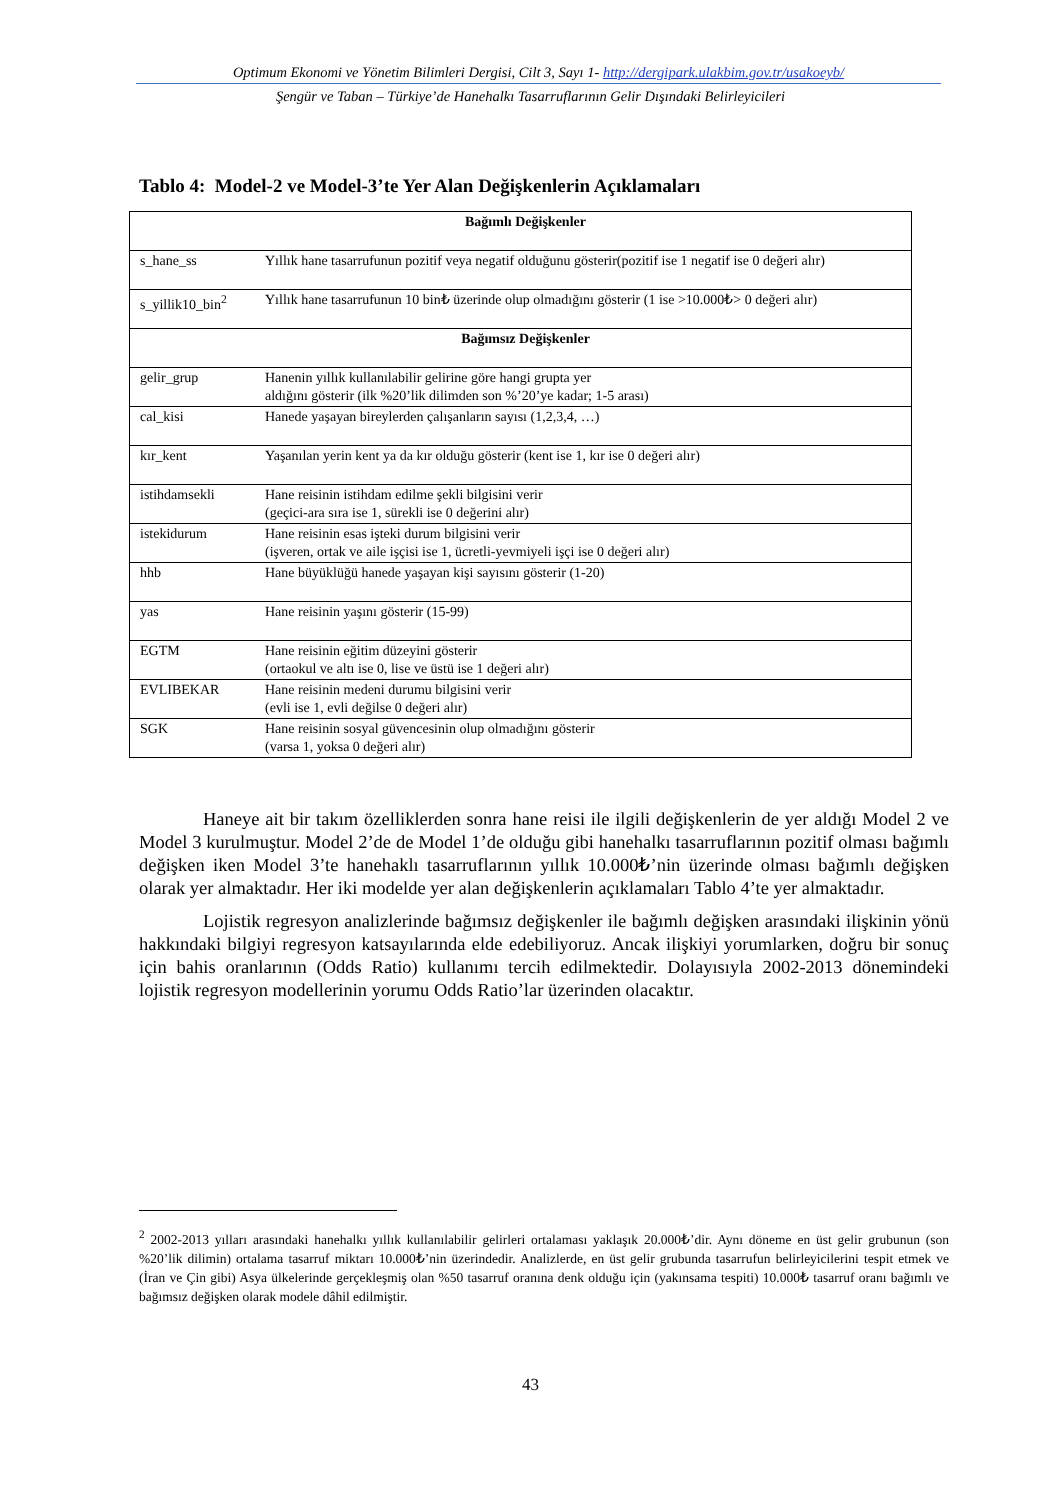Optimum Ekonomi ve Yönetim Bilimleri Dergisi, Cilt 3, Sayı 1- http://dergipark.ulakbim.gov.tr/usakoeyb/
Şengür ve Taban – Türkiye’de Hanehalkı Tasarruflarının Gelir Dışındaki Belirleyicileri
Tablo 4: Model-2 ve Model-3’te Yer Alan Değişkenlerin Açıklamaları
| Bağımlı Değişkenler | |
| s_hane_ss | Yıllık hane tasarrufunun pozitif veya negatif olduğunu gösterir(pozitif ise 1 negatif ise 0 değeri alır) |
| s_yillik10_bin<sup>2</sup> | Yıllık hane tasarrufunun 10 bin₺ üzerinde olup olmadığını gösterir (1 ise >10.000₺> 0 değeri alır) |
| Bağımsız Değişkenler | |
| gelir_grup | Hanenin yıllık kullanılabilir gelirine göre hangi grupta yer aldığını gösterir (ilk %20’lik dilimden son %’20’ye kadar; 1-5 arası) |
| cal_kisi | Hanede yaşayan bireylerden çalışanların sayısı (1,2,3,4, …) |
| kır_kent | Yaşanılan yerin kent ya da kır olduğu gösterir (kent ise 1, kır ise 0 değeri alır) |
| istihdamsekli | Hane reisinin istihdam edilme şekli bilgisini verir (geçici-ara sıra ise 1, sürekli ise 0 değerini alır) |
| istekidurum | Hane reisinin esas işteki durum bilgisini verir (işveren, ortak ve aile işçisi ise 1, ücretli-yevmiyeli işçi ise 0 değeri alır) |
| hhb | Hane büyüklüğü hanede yaşayan kişi sayısını gösterir (1-20) |
| yas | Hane reisinin yaşını gösterir (15-99) |
| EGTM | Hane reisinin eğitim düzeyini gösterir (ortaokul ve altı ise 0, lise ve üstü ise 1 değeri alır) |
| EVLIBEKAR | Hane reisinin medeni durumu bilgisini verir (evli ise 1, evli değilse 0 değeri alır) |
| SGK | Hane reisinin sosyal güvencesinin olup olmadığını gösterir (varsa 1, yoksa 0 değeri alır) |
Haneye ait bir takım özelliklerden sonra hane reisi ile ilgili değişkenlerin de yer aldığı Model 2 ve Model 3 kurulmuştur. Model 2’de de Model 1’de olduğu gibi hanehalkı tasarruflarının pozitif olması bağımlı değişken iken Model 3’te hanehaklı tasarruflarının yıllık 10.000₺’nin üzerinde olması bağımlı değişken olarak yer almaktadır. Her iki modelde yer alan değişkenlerin açıklamaları Tablo 4’te yer almaktadır.
Lojistik regresyon analizlerinde bağımsız değişkenler ile bağımlı değişken arasındaki ilişkinin yönü hakkındaki bilgiyi regresyon katsayılarında elde edebiliyoruz. Ancak ilişkiyi yorumlarken, doğru bir sonuç için bahis oranlarının (Odds Ratio) kullanımı tercih edilmektedir. Dolayısıyla 2002-2013 dönemindeki lojistik regresyon modellerinin yorumu Odds Ratio’lar üzerinden olacaktır.
<sup>2</sup> 2002-2013 yılları arasındaki hanehalkı yıllık kullanılabilir gelirleri ortalaması yaklaşık 20.000₺’dir. Aynı döneme en üst gelir grubunun (son %20’lik dilimin) ortalama tasarruf miktarı 10.000₺’nin üzerindedir. Analizlerde, en üst gelir grubunda tasarrufun belirleyicilerini tespit etmek ve (İran ve Çin gibi) Asya ülkelerinde gerçekleşmiş olan %50 tasarruf oranına denk olduğu için (yakınsama tespiti) 10.000₺ tasarruf oranı bağımlı ve bağımsız değişken olarak modele dâhil edilmiştir.
43